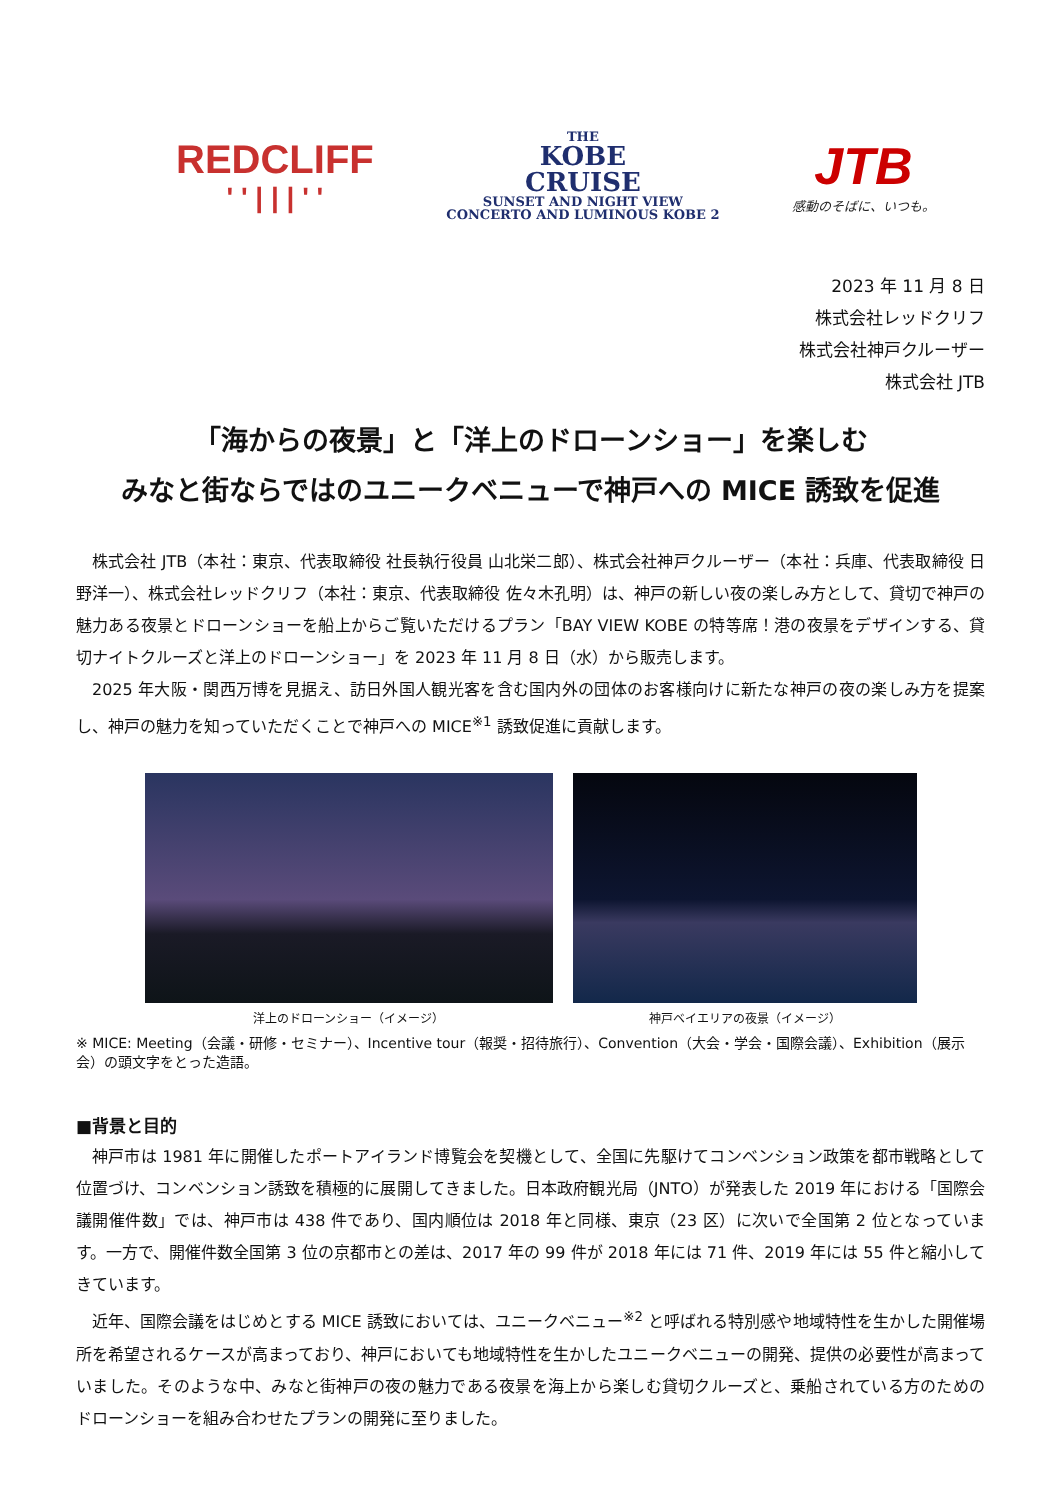REDCLIFF
' ' | | | ' '
THE
KOBE
CRUISE
SUNSET AND NIGHT VIEW
CONCERTO AND LUMINOUS KOBE 2
JTB
感動のそばに、いつも。
2023 年 11 月 8 日
株式会社レッドクリフ
株式会社神戸クルーザー
株式会社 JTB
「海からの夜景」と「洋上のドローンショー」を楽しむ
みなと街ならではのユニークベニューで神戸への MICE 誘致を促進
株式会社 JTB（本社：東京、代表取締役 社長執行役員 山北栄二郎）、株式会社神戸クルーザー（本社：兵庫、代表取締役 日野洋一）、株式会社レッドクリフ（本社：東京、代表取締役 佐々木孔明）は、神戸の新しい夜の楽しみ方として、貸切で神戸の魅力ある夜景とドローンショーを船上からご覧いただけるプラン「BAY VIEW KOBE の特等席！港の夜景をデザインする、貸切ナイトクルーズと洋上のドローンショー」を 2023 年 11 月 8 日（水）から販売します。
2025 年大阪・関西万博を見据え、訪日外国人観光客を含む国内外の団体のお客様向けに新たな神戸の夜の楽しみ方を提案し、神戸の魅力を知っていただくことで神戸への MICE<sup>※1</sup> 誘致促進に貢献します。
洋上のドローンショー（イメージ） 神戸ベイエリアの夜景（イメージ）
※ MICE: Meeting（会議・研修・セミナー）、Incentive tour（報奨・招待旅行）、Convention（大会・学会・国際会議）、Exhibition（展示会）の頭文字をとった造語。
■背景と目的
神戸市は 1981 年に開催したポートアイランド博覧会を契機として、全国に先駆けてコンベンション政策を都市戦略として位置づけ、コンベンション誘致を積極的に展開してきました。日本政府観光局（JNTO）が発表した 2019 年における「国際会議開催件数」では、神戸市は 438 件であり、国内順位は 2018 年と同様、東京（23 区）に次いで全国第 2 位となっています。一方で、開催件数全国第 3 位の京都市との差は、2017 年の 99 件が 2018 年には 71 件、2019 年には 55 件と縮小してきています。
近年、国際会議をはじめとする MICE 誘致においては、ユニークベニュー<sup>※2</sup> と呼ばれる特別感や地域特性を生かした開催場所を希望されるケースが高まっており、神戸においても地域特性を生かしたユニークベニューの開発、提供の必要性が高まっていました。そのような中、みなと街神戸の夜の魅力である夜景を海上から楽しむ貸切クルーズと、乗船されている方のためのドローンショーを組み合わせたプランの開発に至りました。